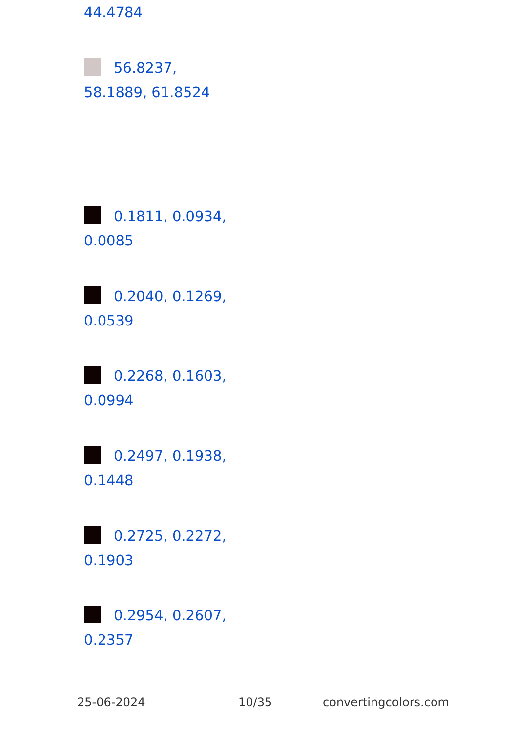44.4784
56.8237, 58.1889, 61.8524
0.1811, 0.0934, 0.0085
0.2040, 0.1269, 0.0539
0.2268, 0.1603, 0.0994
0.2497, 0.1938, 0.1448
0.2725, 0.2272, 0.1903
0.2954, 0.2607, 0.2357
25-06-2024 10/35 convertingcolors.com